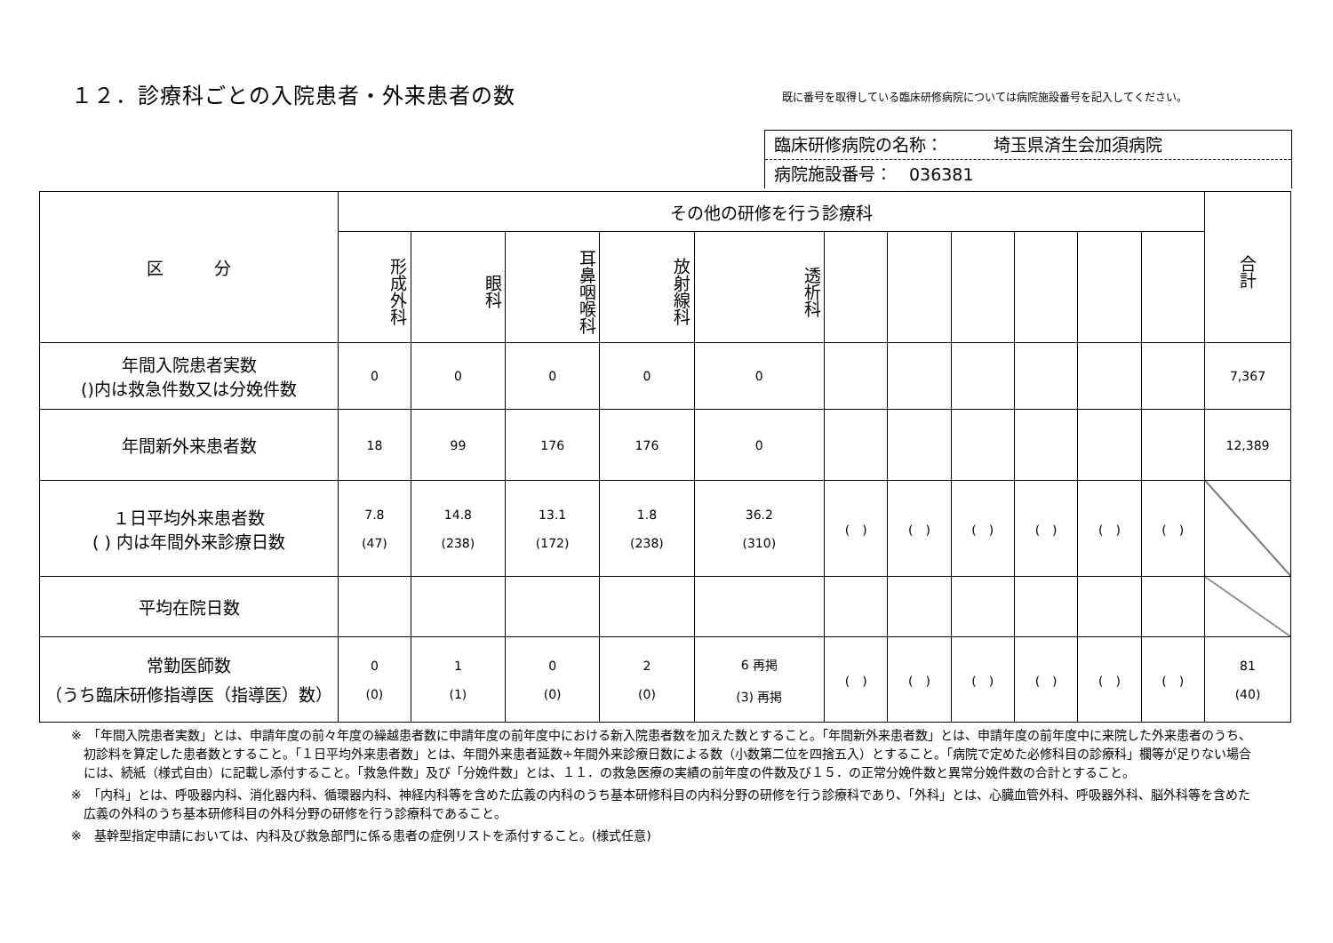１２．診療科ごとの入院患者・外来患者の数
既に番号を取得している臨床研修病院については病院施設番号を記入してください。
臨床研修病院の名称：　　　埼玉県済生会加須病院
病院施設番号：　036381
| 区 分 | その他の研修を行う診療科 | | | | | | | | | | | 合計 |
| --- | --- | --- | --- | --- | --- | --- | --- | --- | --- | --- | --- | --- |
| | 形成外科 | 眼科 | 耳鼻咽喉科 | 放射線科 | 透析科 | | | | | | | |
| 年間入院患者実数 ()内は救急件数又は分娩件数 | 0 | 0 | 0 | 0 | 0 | | | | | | | 7,367 |
| 年間新外来患者数 | 18 | 99 | 176 | 176 | 0 | | | | | | | 12,389 |
| １日平均外来患者数 ( ) 内は年間外来診療日数 | 7.8 (47) | 14.8 (238) | 13.1 (172) | 1.8 (238) | 36.2 (310) | ( ) | ( ) | ( ) | ( ) | ( ) | ( ) | |
| 平均在院日数 | | | | | | | | | | | | |
| 常勤医師数 （うち臨床研修指導医（指導医）数） | 0 (0) | 1 (1) | 0 (0) | 2 (0) | 6 再掲 (3) 再掲 | ( ) | ( ) | ( ) | ( ) | ( ) | ( ) | 81 (40) |
※　「年間入院患者実数」とは、申請年度の前々年度の繰越患者数に申請年度の前年度中における新入院患者数を加えた数とすること。「年間新外来患者数」とは、申請年度の前年度中に来院した外来患者のうち、初診料を算定した患者数とすること。「１日平均外来患者数」とは、年間外来患者延数÷年間外来診療日数による数（小数第二位を四捨五入）とすること。「病院で定めた必修科目の診療科」欄等が足りない場合には、続紙（様式自由）に記載し添付すること。「救急件数」及び「分娩件数」とは、１１．の救急医療の実績の前年度の件数及び１５．の正常分娩件数と異常分娩件数の合計とすること。
※　「内科」とは、呼吸器内科、消化器内科、循環器内科、神経内科等を含めた広義の内科のうち基本研修科目の内科分野の研修を行う診療科であり、「外科」とは、心臓血管外科、呼吸器外科、脳外科等を含めた広義の外科のうち基本研修科目の外科分野の研修を行う診療科であること。
※　基幹型指定申請においては、内科及び救急部門に係る患者の症例リストを添付すること。(様式任意)